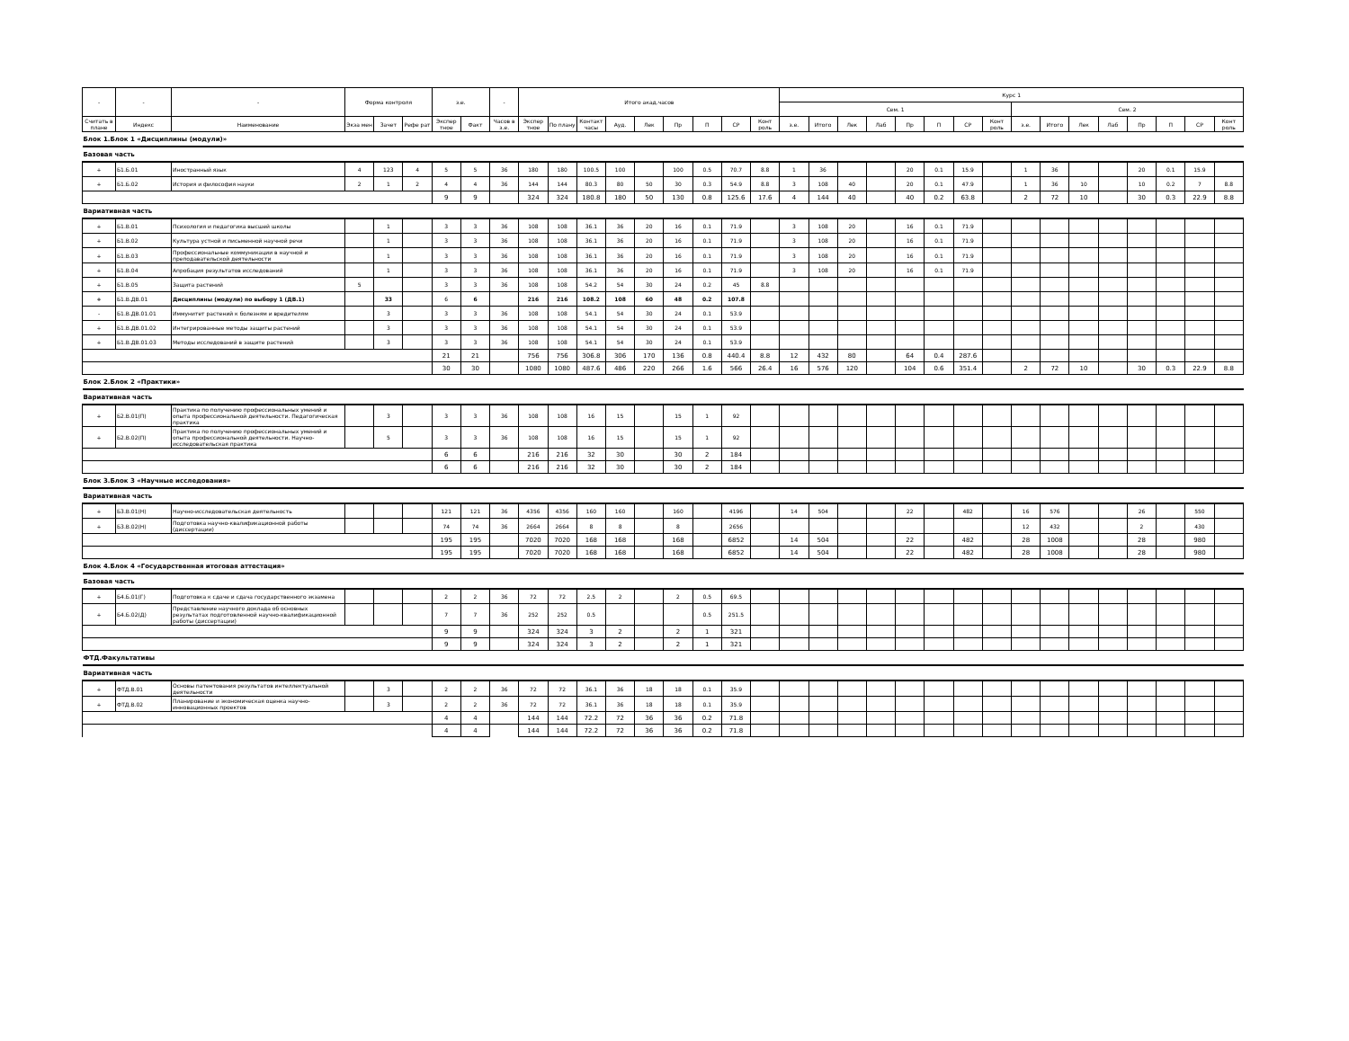| - | - | - | Форма контроля | | | з.е. | | - | Итого акад.часов | | | | | | | | | Курс 1 | | | | | | | | | | | | | | | |
| --- | --- | --- | --- | --- | --- | --- | --- | --- | --- | --- | --- | --- | --- | --- | --- | --- | --- | --- | --- | --- | --- | --- | --- | --- | --- | --- | --- | --- | --- | --- | --- | --- | --- |
| | | | | | | | | | | | | | | | | | | Сем. 1 | | | | | | | | Сем. 2 | | | | | | | |
| Считать в плане | Индекс | Наименование | Экза мен | Зачет | Рефе рат | Экспер тное | Факт | Часов в з.е. | Экспер тное | По плану | Контакт часы | Ауд. | Лек | Пр | П | СР | Конт роль | з.е. | Итого | Лек | Лаб | Пр | П | СР | Конт роль | з.е. | Итого | Лек | Лаб | Пр | П | СР | Конт роль |
| Блок 1.Блок 1 «Дисциплины (модули)» | | | | | | | | | | | | | | | | | | | | | | | | | | | | | | | | | |
| Базовая часть | | | | | | | | | | | | | | | | | | | | | | | | | | | | | | | | | |
| + | Б1.Б.01 | Иностранный язык | 4 | 123 | 4 | 5 | 5 | 36 | 180 | 180 | 100.5 | 100 | | 100 | 0.5 | 70.7 | 8.8 | 1 | 36 | | | 20 | 0.1 | 15.9 | | 1 | 36 | | | 20 | 0.1 | 15.9 | |
| + | Б1.Б.02 | История и философия науки | 2 | 1 | 2 | 4 | 4 | 36 | 144 | 144 | 80.3 | 80 | 50 | 30 | 0.3 | 54.9 | 8.8 | 3 | 108 | 40 | | 20 | 0.1 | 47.9 | | 1 | 36 | 10 | | 10 | 0.2 | 7 | 8.8 |
| | | | | | | 9 | 9 | | 324 | 324 | 180.8 | 180 | 50 | 130 | 0.8 | 125.6 | 17.6 | 4 | 144 | 40 | | 40 | 0.2 | 63.8 | | 2 | 72 | 10 | | 30 | 0.3 | 22.9 | 8.8 |
| Вариативная часть | | | | | | | | | | | | | | | | | | | | | | | | | | | | | | | | | |
| + | Б1.В.01 | Психология и педагогика высшей школы | | 1 | | 3 | 3 | 36 | 108 | 108 | 36.1 | 36 | 20 | 16 | 0.1 | 71.9 | | 3 | 108 | 20 | | 16 | 0.1 | 71.9 | | | | | | | | | |
| + | Б1.В.02 | Культура устной и письменной научной речи | | 1 | | 3 | 3 | 36 | 108 | 108 | 36.1 | 36 | 20 | 16 | 0.1 | 71.9 | | 3 | 108 | 20 | | 16 | 0.1 | 71.9 | | | | | | | | | |
| + | Б1.В.03 | Профессиональные коммуникации в научной и преподавательской деятельности | | 1 | | 3 | 3 | 36 | 108 | 108 | 36.1 | 36 | 20 | 16 | 0.1 | 71.9 | | 3 | 108 | 20 | | 16 | 0.1 | 71.9 | | | | | | | | | |
| + | Б1.В.04 | Апробация результатов исследований | | 1 | | 3 | 3 | 36 | 108 | 108 | 36.1 | 36 | 20 | 16 | 0.1 | 71.9 | | 3 | 108 | 20 | | 16 | 0.1 | 71.9 | | | | | | | | | |
| + | Б1.В.05 | Защита растений | 5 | | | 3 | 3 | 36 | 108 | 108 | 54.2 | 54 | 30 | 24 | 0.2 | 45 | 8.8 | | | | | | | | | | | | | | | | |
| + | Б1.В.ДВ.01 | Дисциплины (модули) по выбору 1 (ДВ.1) | | 33 | | 6 | 6 | | 216 | 216 | 108.2 | 108 | 60 | 48 | 0.2 | 107.8 | | | | | | | | | | | | | | | | | |
| - | Б1.В.ДВ.01.01 | Иммунитет растений к болезням и вредителям | | 3 | | 3 | 3 | 36 | 108 | 108 | 54.1 | 54 | 30 | 24 | 0.1 | 53.9 | | | | | | | | | | | | | | | | | |
| + | Б1.В.ДВ.01.02 | Интегрированные методы защиты растений | | 3 | | 3 | 3 | 36 | 108 | 108 | 54.1 | 54 | 30 | 24 | 0.1 | 53.9 | | | | | | | | | | | | | | | | | |
| + | Б1.В.ДВ.01.03 | Методы исследований в защите растений | | 3 | | 3 | 3 | 36 | 108 | 108 | 54.1 | 54 | 30 | 24 | 0.1 | 53.9 | | | | | | | | | | | | | | | | | |
| | | | | | | 21 | 21 | | 756 | 756 | 306.8 | 306 | 170 | 136 | 0.8 | 440.4 | 8.8 | 12 | 432 | 80 | | 64 | 0.4 | 287.6 | | | | | | | | | |
| | | | | | | 30 | 30 | | 1080 | 1080 | 487.6 | 486 | 220 | 266 | 1.6 | 566 | 26.4 | 16 | 576 | 120 | | 104 | 0.6 | 351.4 | | 2 | 72 | 10 | | 30 | 0.3 | 22.9 | 8.8 |
| Блок 2.Блок 2 «Практики» | | | | | | | | | | | | | | | | | | | | | | | | | | | | | | | | | |
| Вариативная часть | | | | | | | | | | | | | | | | | | | | | | | | | | | | | | | | | |
| + | Б2.В.01(П) | Практика по получению профессиональных умений и опыта профессиональной деятельности. Педагогическая практика | | 3 | | 3 | 3 | 36 | 108 | 108 | 16 | 15 | | 15 | 1 | 92 | | | | | | | | | | | | | | | | | |
| + | Б2.В.02(П) | Практика по получению профессиональных умений и опыта профессиональной деятельности. Научно-исследовательская практика | | 5 | | 3 | 3 | 36 | 108 | 108 | 16 | 15 | | 15 | 1 | 92 | | | | | | | | | | | | | | | | | |
| | | | | | | 6 | 6 | | 216 | 216 | 32 | 30 | | 30 | 2 | 184 | | | | | | | | | | | | | | | | | |
| | | | | | | 6 | 6 | | 216 | 216 | 32 | 30 | | 30 | 2 | 184 | | | | | | | | | | | | | | | | | |
| Блок 3.Блок 3 «Научные исследования» | | | | | | | | | | | | | | | | | | | | | | | | | | | | | | | | | |
| Вариативная часть | | | | | | | | | | | | | | | | | | | | | | | | | | | | | | | | | |
| + | Б3.В.01(Н) | Научно-исследовательская деятельность | | | | 121 | 121 | 36 | 4356 | 4356 | 160 | 160 | | 160 | | 4196 | | 14 | 504 | | | 22 | | 482 | | 16 | 576 | | | 26 | | 550 | |
| + | Б3.В.02(Н) | Подготовка научно-квалификационной работы (диссертации) | | | | 74 | 74 | 36 | 2664 | 2664 | 8 | 8 | | 8 | | 2656 | | | | | | | | | | 12 | 432 | | | 2 | | 430 | |
| | | | | | | 195 | 195 | | 7020 | 7020 | 168 | 168 | | 168 | | 6852 | | 14 | 504 | | | 22 | | 482 | | 28 | 1008 | | | 28 | | 980 | |
| | | | | | | 195 | 195 | | 7020 | 7020 | 168 | 168 | | 168 | | 6852 | | 14 | 504 | | | 22 | | 482 | | 28 | 1008 | | | 28 | | 980 | |
| Блок 4.Блок 4 «Государственная итоговая аттестация» | | | | | | | | | | | | | | | | | | | | | | | | | | | | | | | | | |
| Базовая часть | | | | | | | | | | | | | | | | | | | | | | | | | | | | | | | | | |
| + | Б4.Б.01(Г) | Подготовка к сдаче и сдача государственного экзамена | | | | 2 | 2 | 36 | 72 | 72 | 2.5 | 2 | | 2 | 0.5 | 69.5 | | | | | | | | | | | | | | | | | |
| + | Б4.Б.02(Д) | Представление научного доклада об основных результатах подготовленной научно-квалификационной работы (диссертации) | | | | 7 | 7 | 36 | 252 | 252 | 0.5 | | | | 0.5 | 251.5 | | | | | | | | | | | | | | | | | |
| | | | | | | 9 | 9 | | 324 | 324 | 3 | 2 | | 2 | 1 | 321 | | | | | | | | | | | | | | | | | |
| | | | | | | 9 | 9 | | 324 | 324 | 3 | 2 | | 2 | 1 | 321 | | | | | | | | | | | | | | | | | |
| ФТД.Факультативы | | | | | | | | | | | | | | | | | | | | | | | | | | | | | | | | | |
| Вариативная часть | | | | | | | | | | | | | | | | | | | | | | | | | | | | | | | | | |
| + | ФТД.В.01 | Основы патентования результатов интеллектуальной деятельности | | 3 | | 2 | 2 | 36 | 72 | 72 | 36.1 | 36 | 18 | 18 | 0.1 | 35.9 | | | | | | | | | | | | | | | | | |
| + | ФТД.В.02 | Планирование и экономическая оценка научно-инновационных проектов | | 3 | | 2 | 2 | 36 | 72 | 72 | 36.1 | 36 | 18 | 18 | 0.1 | 35.9 | | | | | | | | | | | | | | | | | |
| | | | | | | 4 | 4 | | 144 | 144 | 72.2 | 72 | 36 | 36 | 0.2 | 71.8 | | | | | | | | | | | | | | | | | |
| | | | | | | 4 | 4 | | 144 | 144 | 72.2 | 72 | 36 | 36 | 0.2 | 71.8 | | | | | | | | | | | | | | | | | |